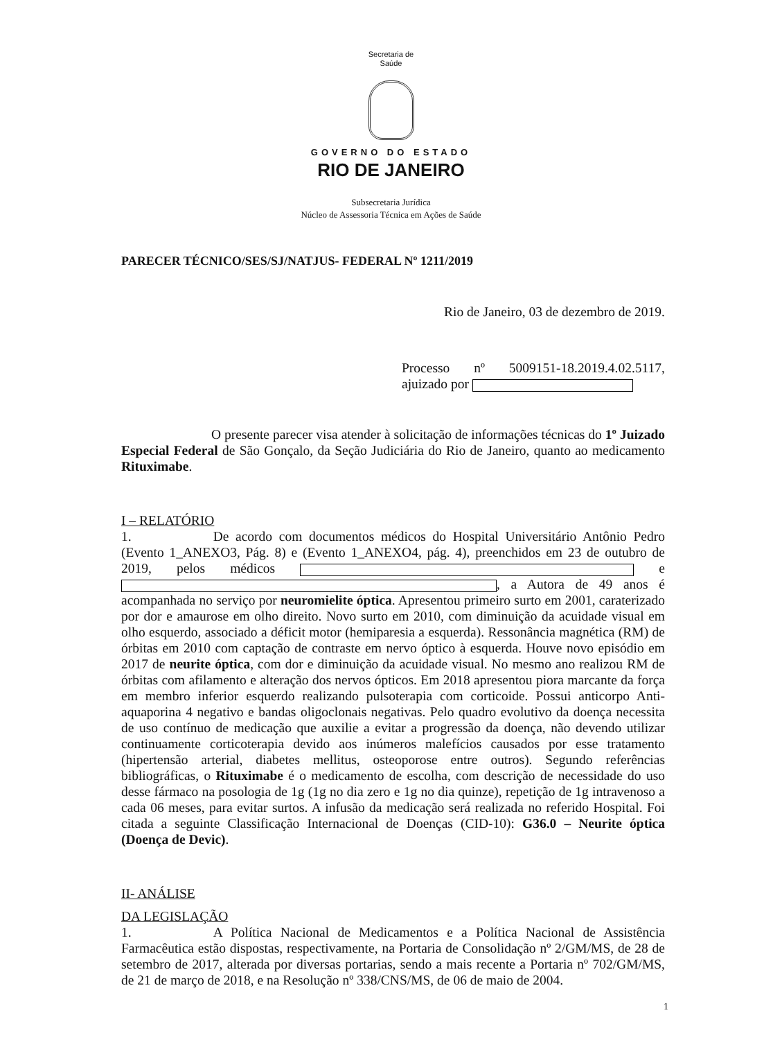Secretaria de
Saúde
GOVERNO DO ESTADO
RIO DE JANEIRO
Subsecretaria Jurídica
Núcleo de Assessoria Técnica em Ações de Saúde
PARECER TÉCNICO/SES/SJ/NATJUS- FEDERAL Nº 1211/2019
Rio de Janeiro, 03 de dezembro de 2019.
Processo nº 5009151-18.2019.4.02.5117, ajuizado por
O presente parecer visa atender à solicitação de informações técnicas do 1º Juizado Especial Federal de São Gonçalo, da Seção Judiciária do Rio de Janeiro, quanto ao medicamento Rituximabe.
I – RELATÓRIO
1. De acordo com documentos médicos do Hospital Universitário Antônio Pedro (Evento 1_ANEXO3, Pág. 8) e (Evento 1_ANEXO4, pág. 4), preenchidos em 23 de outubro de 2019, pelos médicos e , a Autora de 49 anos é acompanhada no serviço por neuromielite óptica. Apresentou primeiro surto em 2001, caraterizado por dor e amaurose em olho direito. Novo surto em 2010, com diminuição da acuidade visual em olho esquerdo, associado a déficit motor (hemiparesia a esquerda). Ressonância magnética (RM) de órbitas em 2010 com captação de contraste em nervo óptico à esquerda. Houve novo episódio em 2017 de neurite óptica, com dor e diminuição da acuidade visual. No mesmo ano realizou RM de órbitas com afilamento e alteração dos nervos ópticos. Em 2018 apresentou piora marcante da força em membro inferior esquerdo realizando pulsoterapia com corticoide. Possui anticorpo Anti-aquaporina 4 negativo e bandas oligoclonais negativas. Pelo quadro evolutivo da doença necessita de uso contínuo de medicação que auxilie a evitar a progressão da doença, não devendo utilizar continuamente corticoterapia devido aos inúmeros malefícios causados por esse tratamento (hipertensão arterial, diabetes mellitus, osteoporose entre outros). Segundo referências bibliográficas, o Rituximabe é o medicamento de escolha, com descrição de necessidade do uso desse fármaco na posologia de 1g (1g no dia zero e 1g no dia quinze), repetição de 1g intravenoso a cada 06 meses, para evitar surtos. A infusão da medicação será realizada no referido Hospital. Foi citada a seguinte Classificação Internacional de Doenças (CID-10): G36.0 – Neurite óptica (Doença de Devic).
II- ANÁLISE
DA LEGISLAÇÃO
1. A Política Nacional de Medicamentos e a Política Nacional de Assistência Farmacêutica estão dispostas, respectivamente, na Portaria de Consolidação nº 2/GM/MS, de 28 de setembro de 2017, alterada por diversas portarias, sendo a mais recente a Portaria nº 702/GM/MS, de 21 de março de 2018, e na Resolução nº 338/CNS/MS, de 06 de maio de 2004.
1